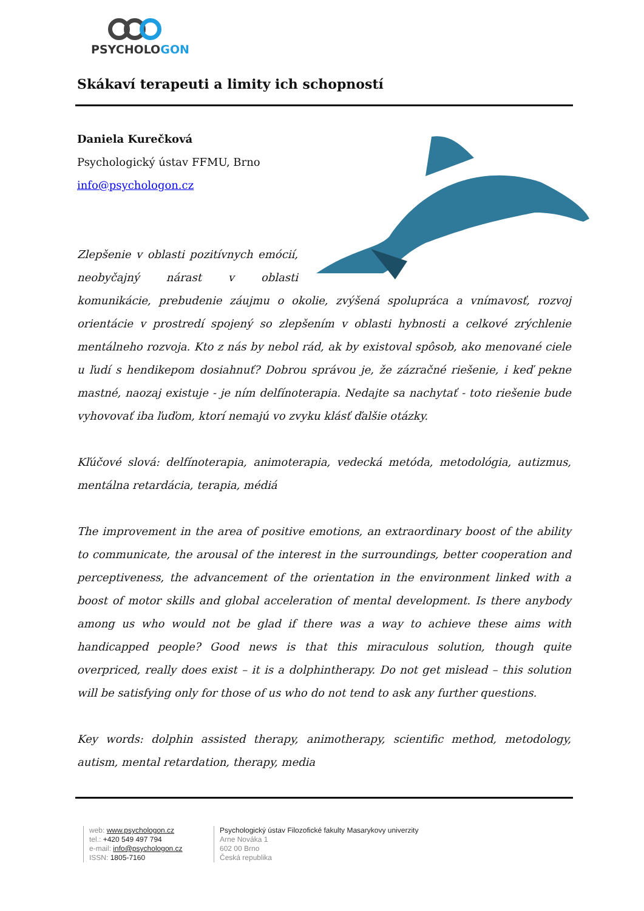PSYCHOLOGON
Skákaví terapeuti a limity ich schopností
Daniela Kurečková
Psychologický ústav FFMU, Brno
info@psychologon.cz
Zlepšenie v oblasti pozitívnych emócií, neobyčajný nárast v oblasti komunikácie, prebudenie záujmu o okolie, zvýšená spolupráca a vnímavosť, rozvoj orientácie v prostredí spojený so zlepšením v oblasti hybnosti a celkové zrýchlenie mentálneho rozvoja. Kto z nás by nebol rád, ak by existoval spôsob, ako menované ciele u ľudí s hendikepom dosiahnuť? Dobrou správou je, že zázračné riešenie, i keď pekne mastné, naozaj existuje - je ním delfínoterapia. Nedajte sa nachytať - toto riešenie bude vyhovovať iba ľuďom, ktorí nemajú vo zvyku klásť ďalšie otázky.
Kľúčové slová: delfínoterapia, animoterapia, vedecká metóda, metodológia, autizmus, mentálna retardácia, terapia, médiá
The improvement in the area of positive emotions, an extraordinary boost of the ability to communicate, the arousal of the interest in the surroundings, better cooperation and perceptiveness, the advancement of the orientation in the environment linked with a boost of motor skills and global acceleration of mental development. Is there anybody among us who would not be glad if there was a way to achieve these aims with handicapped people? Good news is that this miraculous solution, though quite overpriced, really does exist – it is a dolphintherapy. Do not get mislead – this solution will be satisfying only for those of us who do not tend to ask any further questions.
Key words: dolphin assisted therapy, animotherapy, scientific method, metodology, autism, mental retardation, therapy, media
web: www.psychologon.cz
tel.: +420 549 497 794
e-mail: info@psychologon.cz
ISSN: 1805-7160
Psychologický ústav Filozofické fakulty Masarykovy univerzity
Arne Nováka 1
602 00 Brno
Česká republika